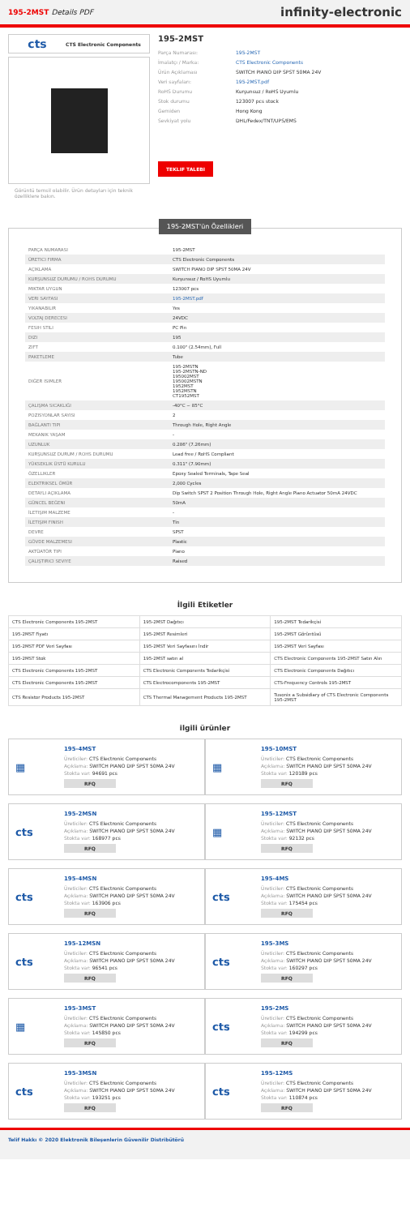195-2MST Details PDF
infinity-electronic
cts CTS Electronic Components
Görüntü temsil olabilir. Ürün detayları için teknik özelliklere bakın.
195-2MST
Parça Numarası: 195-2MST
İmalatçı / Marka: CTS Electronic Components
Ürün Açıklaması SWITCH PIANO DIP SPST 50MA 24V
Veri sayfaları: 195-2MST.pdf
RoHS Durumu Kurşunsuz / RoHS Uyumlu
Stok durumu 123007 pcs stock
Gemiden Hong Kong
Sevkiyat yolu DHL/Fedex/TNT/UPS/EMS
TEKLIF TALEBI
195-2MST'ün Özellikleri
| PARÇA NUMARASI | 195-2MST |
| ÜRETICI FIRMA | CTS Electronic Components |
| AÇIKLAMA | SWITCH PIANO DIP SPST 50MA 24V |
| KURŞUNSUZ DURUMU / ROHS DURUMU | Kurşunsuz / RoHS Uyumlu |
| MIKTAR UYGUN | 123007 pcs |
| VERI SAYFASI | 195-2MST.pdf |
| YIKANABILIR | Yes |
| VOLTAJ DERECESI | 24VDC |
| FESIH STILI | PC Pin |
| DIZI | 195 |
| ZIFT | 0.100" (2.54mm), Full |
| PAKETLEME | Tube |
| DIĞER ISIMLER | 195-2MSTN 195-2MSTN-ND 195002MST 195002MSTN 1952MST 1952MSTN CT1952MST |
| ÇALIŞMA SICAKLIĞI | -40°C ~ 85°C |
| POZISYONLAR SAYISI | 2 |
| BAĞLANTI TIPI | Through Hole, Right Angle |
| MEKANIK YAŞAM | - |
| UZUNLUK | 0.286" (7.26mm) |
| KURŞUNSUZ DURUM / ROHS DURUMU | Lead free / RoHS Compliant |
| YÜKSEKLIK ÜSTÜ KURULU | 0.311" (7.90mm) |
| ÖZELLIKLER | Epoxy Sealed Terminals, Tape Seal |
| ELEKTRIKSEL ÖMÜR | 2,000 Cycles |
| DETAYLI AÇIKLAMA | Dip Switch SPST 2 Position Through Hole, Right Angle Piano Actuator 50mA 24VDC |
| GÜNCEL BEĞENI | 50mA |
| İLETIŞIM MALZEME | - |
| İLETIŞIM FINISH | Tin |
| DEVRE | SPST |
| GÖVDE MALZEMESI | Plastic |
| AKTÜATÖR TIPI | Piano |
| ÇALIŞTIRICI SEVIYE | Raised |
İlgili Etiketler
| CTS Electronic Components 195-2MST | 195-2MST Dağıtıcı | 195-2MST Tedarikçisi |
| 195-2MST Fiyatı | 195-2MST Resimleri | 195-2MST Görüntüsü |
| 195-2MST PDF Veri Sayfası | 195-2MST Veri Sayfasını İndir | 195-2MST Veri Sayfası |
| 195-2MST Stok | 195-2MST satın al | CTS Electronic Components 195-2MST Satın Alın |
| CTS Electronic Components 195-2MST | CTS Electronic Components Tedarikçisi | CTS Electronic Components Dağıtıcı |
| CTS Electronic Components 195-2MST | CTS Electrocomponents 195-2MST | CTS-Frequency Controls 195-2MST |
| CTS Resistor Products 195-2MST | CTS Thermal Management Products 195-2MST | Tusonix a Subsidiary of CTS Electronic Components 195-2MST |
ilgili ürünler
▦
195-4MST
Üreticiler: CTS Electronic Components
Açıklama: SWITCH PIANO DIP SPST 50MA 24V
Stokta var: 94691 pcs
RFQ
▦
195-10MST
Üreticiler: CTS Electronic Components
Açıklama: SWITCH PIANO DIP SPST 50MA 24V
Stokta var: 120189 pcs
RFQ
cts
195-2MSN
Üreticiler: CTS Electronic Components
Açıklama: SWITCH PIANO DIP SPST 50MA 24V
Stokta var: 168977 pcs
RFQ
▦
195-12MST
Üreticiler: CTS Electronic Components
Açıklama: SWITCH PIANO DIP SPST 50MA 24V
Stokta var: 92132 pcs
RFQ
cts
195-4MSN
Üreticiler: CTS Electronic Components
Açıklama: SWITCH PIANO DIP SPST 50MA 24V
Stokta var: 163906 pcs
RFQ
cts
195-4MS
Üreticiler: CTS Electronic Components
Açıklama: SWITCH PIANO DIP SPST 50MA 24V
Stokta var: 175454 pcs
RFQ
cts
195-12MSN
Üreticiler: CTS Electronic Components
Açıklama: SWITCH PIANO DIP SPST 50MA 24V
Stokta var: 96541 pcs
RFQ
cts
195-3MS
Üreticiler: CTS Electronic Components
Açıklama: SWITCH PIANO DIP SPST 50MA 24V
Stokta var: 160297 pcs
RFQ
▦
195-3MST
Üreticiler: CTS Electronic Components
Açıklama: SWITCH PIANO DIP SPST 50MA 24V
Stokta var: 145850 pcs
RFQ
cts
195-2MS
Üreticiler: CTS Electronic Components
Açıklama: SWITCH PIANO DIP SPST 50MA 24V
Stokta var: 194299 pcs
RFQ
cts
195-3MSN
Üreticiler: CTS Electronic Components
Açıklama: SWITCH PIANO DIP SPST 50MA 24V
Stokta var: 193251 pcs
RFQ
cts
195-12MS
Üreticiler: CTS Electronic Components
Açıklama: SWITCH PIANO DIP SPST 50MA 24V
Stokta var: 110874 pcs
RFQ
Telif Hakkı © 2020 Elektronik Bileşenlerin Güvenilir Distribütörü